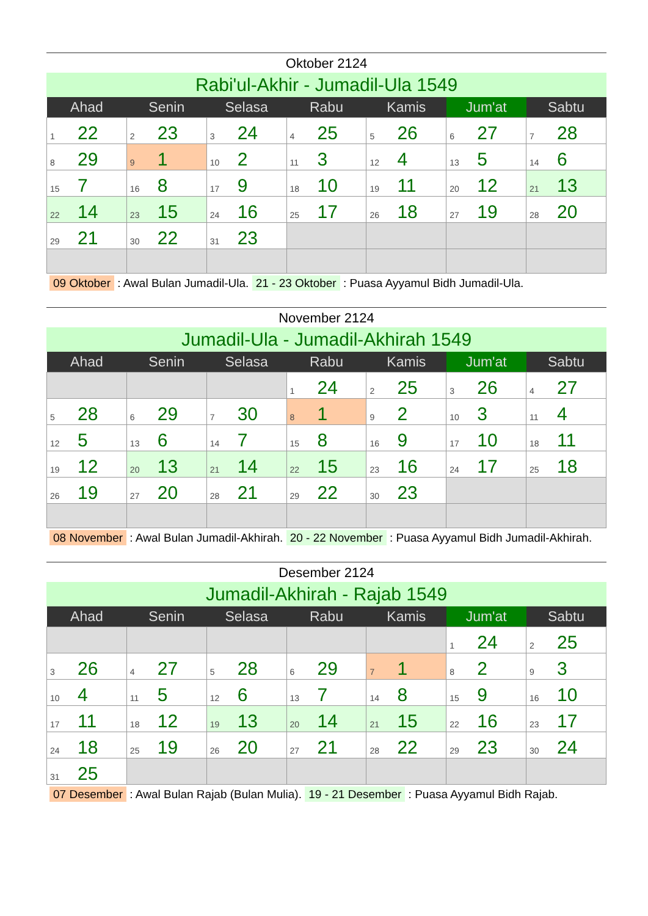Oktober 2124
Rabi'ul-Akhir - Jumadil-Ula 1549
| Ahad | Senin | Selasa | Rabu | Kamis | Jum'at | Sabtu |
| --- | --- | --- | --- | --- | --- | --- |
| 1 22 | 2 23 | 3 24 | 4 25 | 5 26 | 6 27 | 7 28 |
| 8 29 | 9 1 | 10 2 | 11 3 | 12 4 | 13 5 | 14 6 |
| 15 7 | 16 8 | 17 9 | 18 10 | 19 11 | 20 12 | 21 13 |
| 22 14 | 23 15 | 24 16 | 25 17 | 26 18 | 27 19 | 28 20 |
| 29 21 | 30 22 | 31 23 | | | | |
09 Oktober : Awal Bulan Jumadil-Ula. 21 - 23 Oktober : Puasa Ayyamul Bidh Jumadil-Ula.
November 2124
Jumadil-Ula - Jumadil-Akhirah 1549
| Ahad | Senin | Selasa | Rabu | Kamis | Jum'at | Sabtu |
| --- | --- | --- | --- | --- | --- | --- |
| | | | 1 24 | 2 25 | 3 26 | 4 27 |
| 5 28 | 6 29 | 7 30 | 8 1 | 9 2 | 10 3 | 11 4 |
| 12 5 | 13 6 | 14 7 | 15 8 | 16 9 | 17 10 | 18 11 |
| 19 12 | 20 13 | 21 14 | 22 15 | 23 16 | 24 17 | 25 18 |
| 26 19 | 27 20 | 28 21 | 29 22 | 30 23 | | |
08 November : Awal Bulan Jumadil-Akhirah. 20 - 22 November : Puasa Ayyamul Bidh Jumadil-Akhirah.
Desember 2124
Jumadil-Akhirah - Rajab 1549
| Ahad | Senin | Selasa | Rabu | Kamis | Jum'at | Sabtu |
| --- | --- | --- | --- | --- | --- | --- |
| | | | | | 1 24 | 2 25 |
| 3 26 | 4 27 | 5 28 | 6 29 | 7 1 | 8 2 | 9 3 |
| 10 4 | 11 5 | 12 6 | 13 7 | 14 8 | 15 9 | 16 10 |
| 17 11 | 18 12 | 19 13 | 20 14 | 21 15 | 22 16 | 23 17 |
| 24 18 | 25 19 | 26 20 | 27 21 | 28 22 | 29 23 | 30 24 |
| 31 25 | | | | | | |
07 Desember : Awal Bulan Rajab (Bulan Mulia). 19 - 21 Desember : Puasa Ayyamul Bidh Rajab.